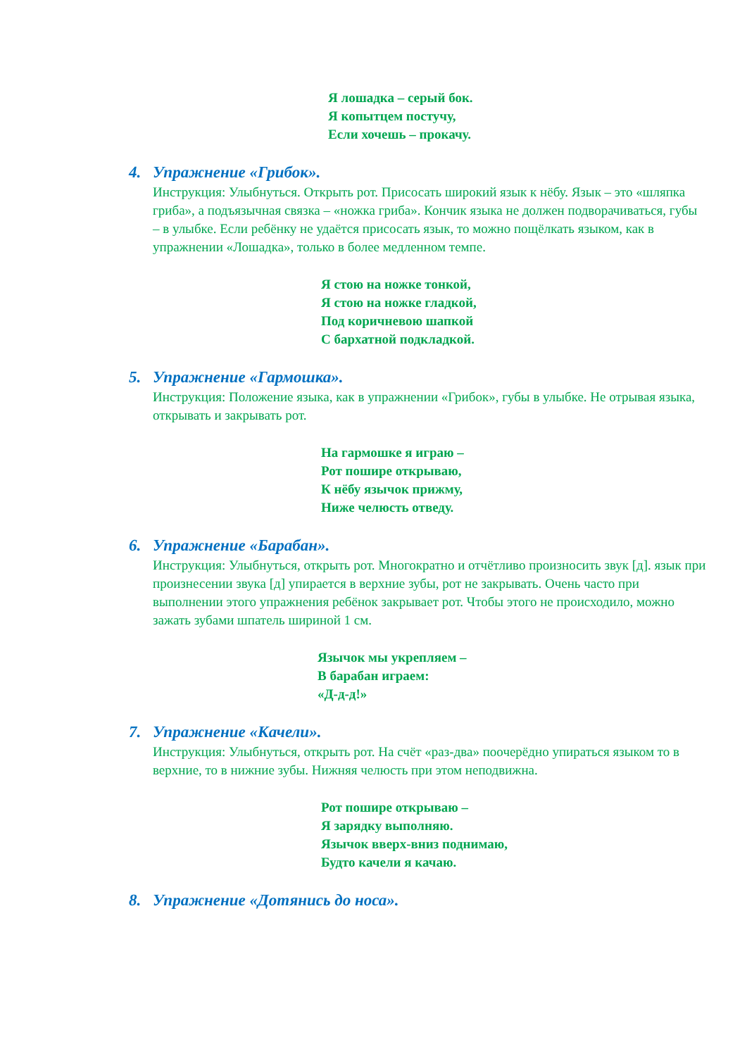Я лошадка – серый бок.
Я копытцем постучу,
Если хочешь – прокачу.
4. Упражнение «Грибок».
Инструкция: Улыбнуться. Открыть рот. Присосать широкий язык к нёбу. Язык – это «шляпка гриба», а подъязычная связка – «ножка гриба». Кончик языка не должен подворачиваться, губы – в улыбке. Если ребёнку не удаётся присосать язык, то можно пощёлкать языком, как в упражнении «Лошадка», только в более медленном темпе.
Я стою на ножке тонкой,
Я стою на ножке гладкой,
Под коричневою шапкой
С бархатной подкладкой.
5. Упражнение «Гармошка».
Инструкция: Положение языка, как в упражнении «Грибок», губы в улыбке. Не отрывая языка, открывать и закрывать рот.
На гармошке я играю –
Рот пошире открываю,
К нёбу язычок прижму,
Ниже челюсть отведу.
6. Упражнение «Барабан».
Инструкция: Улыбнуться, открыть рот. Многократно и отчётливо произносить звук [д]. язык при произнесении звука [д] упирается в верхние зубы, рот не закрывать. Очень часто при выполнении этого упражнения ребёнок закрывает рот. Чтобы этого не происходило, можно зажать зубами шпатель шириной 1 см.
Язычок мы укрепляем –
В барабан играем:
«Д-д-д!»
7. Упражнение «Качели».
Инструкция: Улыбнуться, открыть рот. На счёт «раз-два» поочерёдно упираться языком то в верхние, то в нижние зубы. Нижняя челюсть при этом неподвижна.
Рот пошире открываю –
Я зарядку выполняю.
Язычок вверх-вниз поднимаю,
Будто качели я качаю.
8. Упражнение «Дотянись до носа».